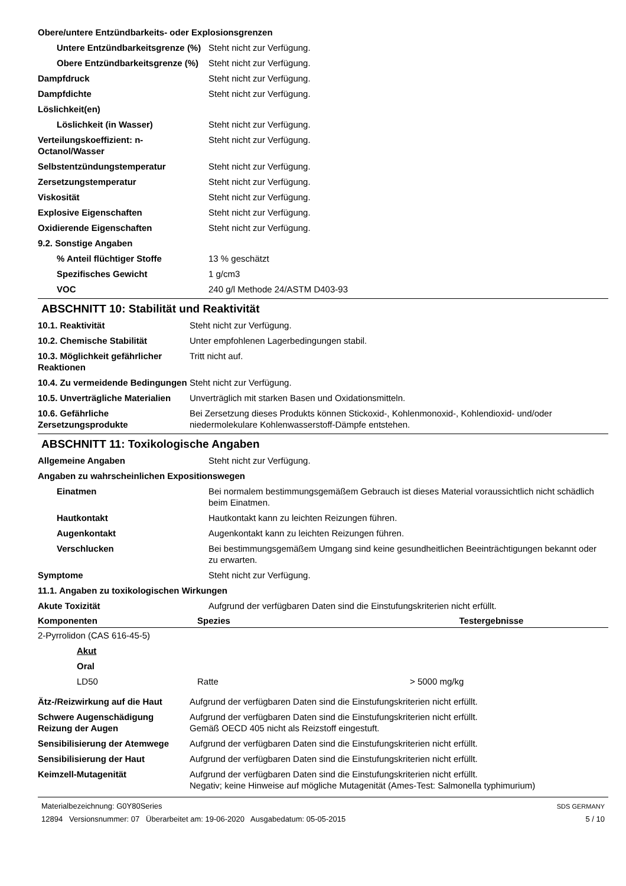| Obere/untere Entzündbarkeits- oder Explosionsgrenzen | |
| Untere Entzündbarkeitsgrenze (%) | Steht nicht zur Verfügung. |
| Obere Entzündbarkeitsgrenze (%) | Steht nicht zur Verfügung. |
| Dampfdruck | Steht nicht zur Verfügung. |
| Dampfdichte | Steht nicht zur Verfügung. |
| Löslichkeit(en) | |
| Löslichkeit (in Wasser) | Steht nicht zur Verfügung. |
| Verteilungskoeffizient: n-Octanol/Wasser | Steht nicht zur Verfügung. |
| Selbstentzündungstemperatur | Steht nicht zur Verfügung. |
| Zersetzungstemperatur | Steht nicht zur Verfügung. |
| Viskosität | Steht nicht zur Verfügung. |
| Explosive Eigenschaften | Steht nicht zur Verfügung. |
| Oxidierende Eigenschaften | Steht nicht zur Verfügung. |
| 9.2. Sonstige Angaben | |
| % Anteil flüchtiger Stoffe | 13 % geschätzt |
| Spezifisches Gewicht | 1 g/cm3 |
| VOC | 240 g/l Methode 24/ASTM D403-93 |
ABSCHNITT 10: Stabilität und Reaktivität
| 10.1. Reaktivität | Steht nicht zur Verfügung. |
| 10.2. Chemische Stabilität | Unter empfohlenen Lagerbedingungen stabil. |
| 10.3. Möglichkeit gefährlicher Reaktionen | Tritt nicht auf. |
| 10.4. Zu vermeidende Bedingungen | Steht nicht zur Verfügung. |
| 10.5. Unverträgliche Materialien | Unverträglich mit starken Basen und Oxidationsmitteln. |
| 10.6. Gefährliche Zersetzungsprodukte | Bei Zersetzung dieses Produkts können Stickoxid-, Kohlenmonoxid-, Kohlendioxid- und/oder niedermolekulare Kohlenwasserstoff-Dämpfe entstehen. |
ABSCHNITT 11: Toxikologische Angaben
| Allgemeine Angaben | Steht nicht zur Verfügung. |
| Angaben zu wahrscheinlichen Expositionswegen | |
| Einatmen | Bei normalem bestimmungsgemäßem Gebrauch ist dieses Material voraussichtlich nicht schädlich beim Einatmen. |
| Hautkontakt | Hautkontakt kann zu leichten Reizungen führen. |
| Augenkontakt | Augenkontakt kann zu leichten Reizungen führen. |
| Verschlucken | Bei bestimmungsgemäßem Umgang sind keine gesundheitlichen Beeinträchtigungen bekannt oder zu erwarten. |
| Symptome | Steht nicht zur Verfügung. |
| 11.1. Angaben zu toxikologischen Wirkungen | |
| Akute Toxizität | Aufgrund der verfügbaren Daten sind die Einstufungskriterien nicht erfüllt. |
| Komponenten | Spezies | Testergebnisse |
| --- | --- | --- |
| 2-Pyrrolidon (CAS 616-45-5) | | |
| Akut | | |
| Oral | | |
| LD50 | Ratte | > 5000 mg/kg |
| Ätz-/Reizwirkung auf die Haut | Aufgrund der verfügbaren Daten sind die Einstufungskriterien nicht erfüllt. |
| Schwere Augenschädigung Reizung der Augen | Aufgrund der verfügbaren Daten sind die Einstufungskriterien nicht erfüllt. Gemäß OECD 405 nicht als Reizstoff eingestuft. |
| Sensibilisierung der Atemwege | Aufgrund der verfügbaren Daten sind die Einstufungskriterien nicht erfüllt. |
| Sensibilisierung der Haut | Aufgrund der verfügbaren Daten sind die Einstufungskriterien nicht erfüllt. |
| Keimzell-Mutagenität | Aufgrund der verfügbaren Daten sind die Einstufungskriterien nicht erfüllt. Negativ; keine Hinweise auf mögliche Mutagenität (Ames-Test: Salmonella typhimurium) |
Materialbezeichnung: G0Y80Series
12894 Versionsnummer: 07 Überarbeitet am: 19-06-2020 Ausgabedatum: 05-05-2015
SDS GERMANY
5 / 10